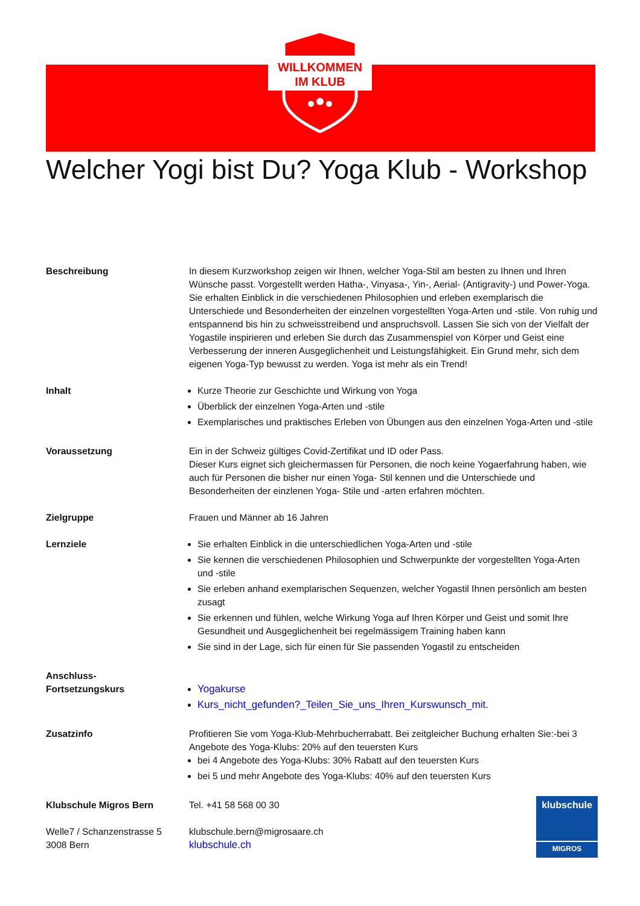WILLKOMMEN
IM KLUB
Welcher Yogi bist Du? Yoga Klub - Workshop
Beschreibung In diesem Kurzworkshop zeigen wir Ihnen, welcher Yoga-Stil am besten zu Ihnen und Ihren Wünsche passt. Vorgestellt werden Hatha-, Vinyasa-, Yin-, Aerial- (Antigravity-) und Power-Yoga. Sie erhalten Einblick in die verschiedenen Philosophien und erleben exemplarisch die Unterschiede und Besonderheiten der einzelnen vorgestellten Yoga-Arten und -stile. Von ruhig und entspannend bis hin zu schweisstreibend und anspruchsvoll. Lassen Sie sich von der Vielfalt der Yogastile inspirieren und erleben Sie durch das Zusammenspiel von Körper und Geist eine Verbesserung der inneren Ausgeglichenheit und Leistungsfähigkeit. Ein Grund mehr, sich dem eigenen Yoga-Typ bewusst zu werden. Yoga ist mehr als ein Trend!
Inhalt Kurze Theorie zur Geschichte und Wirkung von Yoga
Überblick der einzelnen Yoga-Arten und -stile
Exemplarisches und praktisches Erleben von Übungen aus den einzelnen Yoga-Arten und -stile
Voraussetzung Ein in der Schweiz gültiges Covid-Zertifikat und ID oder Pass.
Dieser Kurs eignet sich gleichermassen für Personen, die noch keine Yogaerfahrung haben, wie auch für Personen die bisher nur einen Yoga- Stil kennen und die Unterschiede und Besonderheiten der einzlenen Yoga- Stile und -arten erfahren möchten.
Zielgruppe Frauen und Männer ab 16 Jahren
Lernziele Sie erhalten Einblick in die unterschiedlichen Yoga-Arten und -stile
Sie kennen die verschiedenen Philosophien und Schwerpunkte der vorgestellten Yoga-Arten und -stile
Sie erleben anhand exemplarischen Sequenzen, welcher Yogastil Ihnen persönlich am besten zusagt
Sie erkennen und fühlen, welche Wirkung Yoga auf Ihren Körper und Geist und somit Ihre Gesundheit und Ausgeglichenheit bei regelmässigem Training haben kann
Sie sind in der Lage, sich für einen für Sie passenden Yogastil zu entscheiden
Anschluss-
Fortsetzungskurs
Yogakurse
Kurs_nicht_gefunden?_Teilen_Sie_uns_Ihren_Kurswunsch_mit.
Zusatzinfo Profitieren Sie vom Yoga-Klub-Mehrbucherrabatt. Bei zeitgleicher Buchung erhalten Sie:-bei 3 Angebote des Yoga-Klubs: 20% auf den teuersten Kurs
bei 4 Angebote des Yoga-Klubs: 30% Rabatt auf den teuersten Kurs
bei 5 und mehr Angebote des Yoga-Klubs: 40% auf den teuersten Kurs
Klubschule Migros Bern
Welle7 / Schanzenstrasse 5
3008 Bern
Tel. +41 58 568 00 30
klubschule.bern@migrosaare.ch
klubschule.ch
klubschule
MIGROS